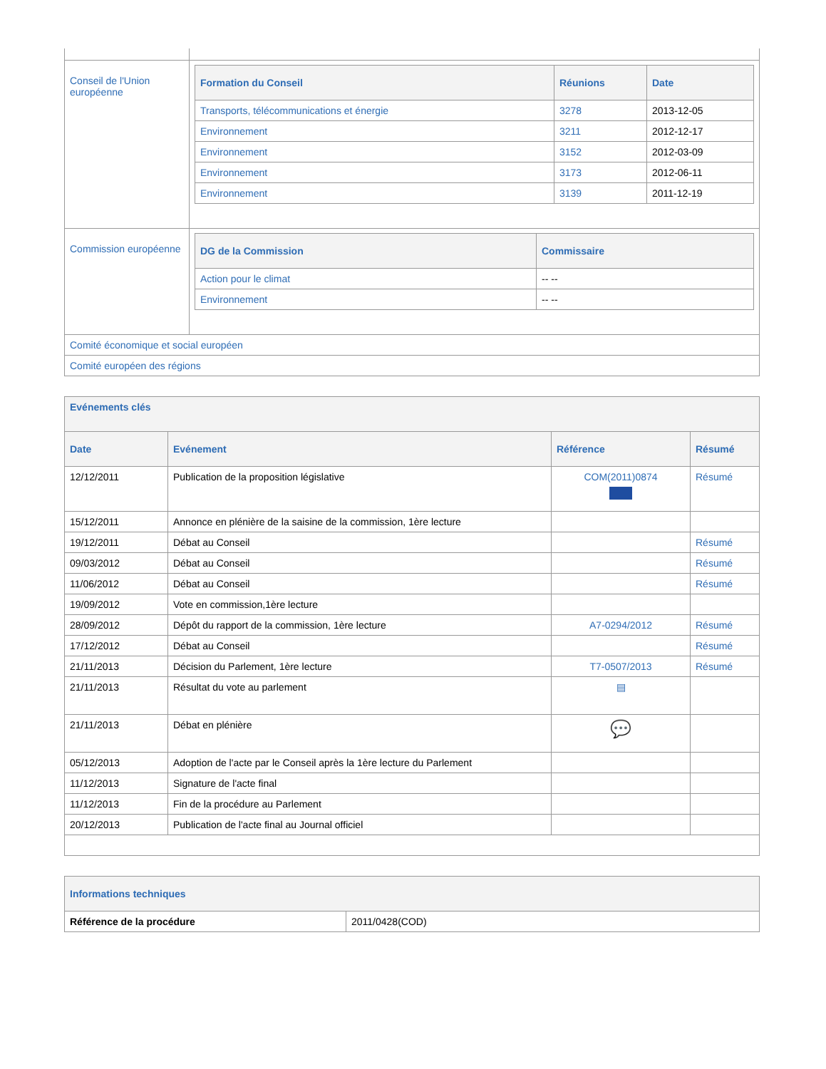| Conseil de l'Union européenne | / Formation du Conseil / Réunions / Date / / --- / --- / --- / / Transports, télécommunications et énergie / 3278 / 2013-12-05 / / Environnement / 3211 / 2012-12-17 / / Environnement / 3152 / 2012-03-09 / / Environnement / 3173 / 2012-06-11 / / Environnement / 3139 / 2011-12-19 / |
| Commission européenne | / DG de la Commission / Commissaire / / --- / --- / / Action pour le climat / -- -- / / Environnement / -- -- / |
| Comité économique et social européen | |
| Comité européen des régions | |
| Evénements clés | | | |
| Date | Evénement | Référence | Résumé |
| 12/12/2011 | Publication de la proposition législative | COM(2011)0874 | Résumé |
| 15/12/2011 | Annonce en plénière de la saisine de la commission, 1ère lecture | | |
| 19/12/2011 | Débat au Conseil | | Résumé |
| 09/03/2012 | Débat au Conseil | | Résumé |
| 11/06/2012 | Débat au Conseil | | Résumé |
| 19/09/2012 | Vote en commission,1ère lecture | | |
| 28/09/2012 | Dépôt du rapport de la commission, 1ère lecture | A7-0294/2012 | Résumé |
| 17/12/2012 | Débat au Conseil | | Résumé |
| 21/11/2013 | Décision du Parlement, 1ère lecture | T7-0507/2013 | Résumé |
| 21/11/2013 | Résultat du vote au parlement | ▤ | |
| 21/11/2013 | Débat en plénière | 💬 | |
| 05/12/2013 | Adoption de l'acte par le Conseil après la 1ère lecture du Parlement | | |
| 11/12/2013 | Signature de l'acte final | | |
| 11/12/2013 | Fin de la procédure au Parlement | | |
| 20/12/2013 | Publication de l'acte final au Journal officiel | | |
| Informations techniques | |
| Référence de la procédure | 2011/0428(COD) |